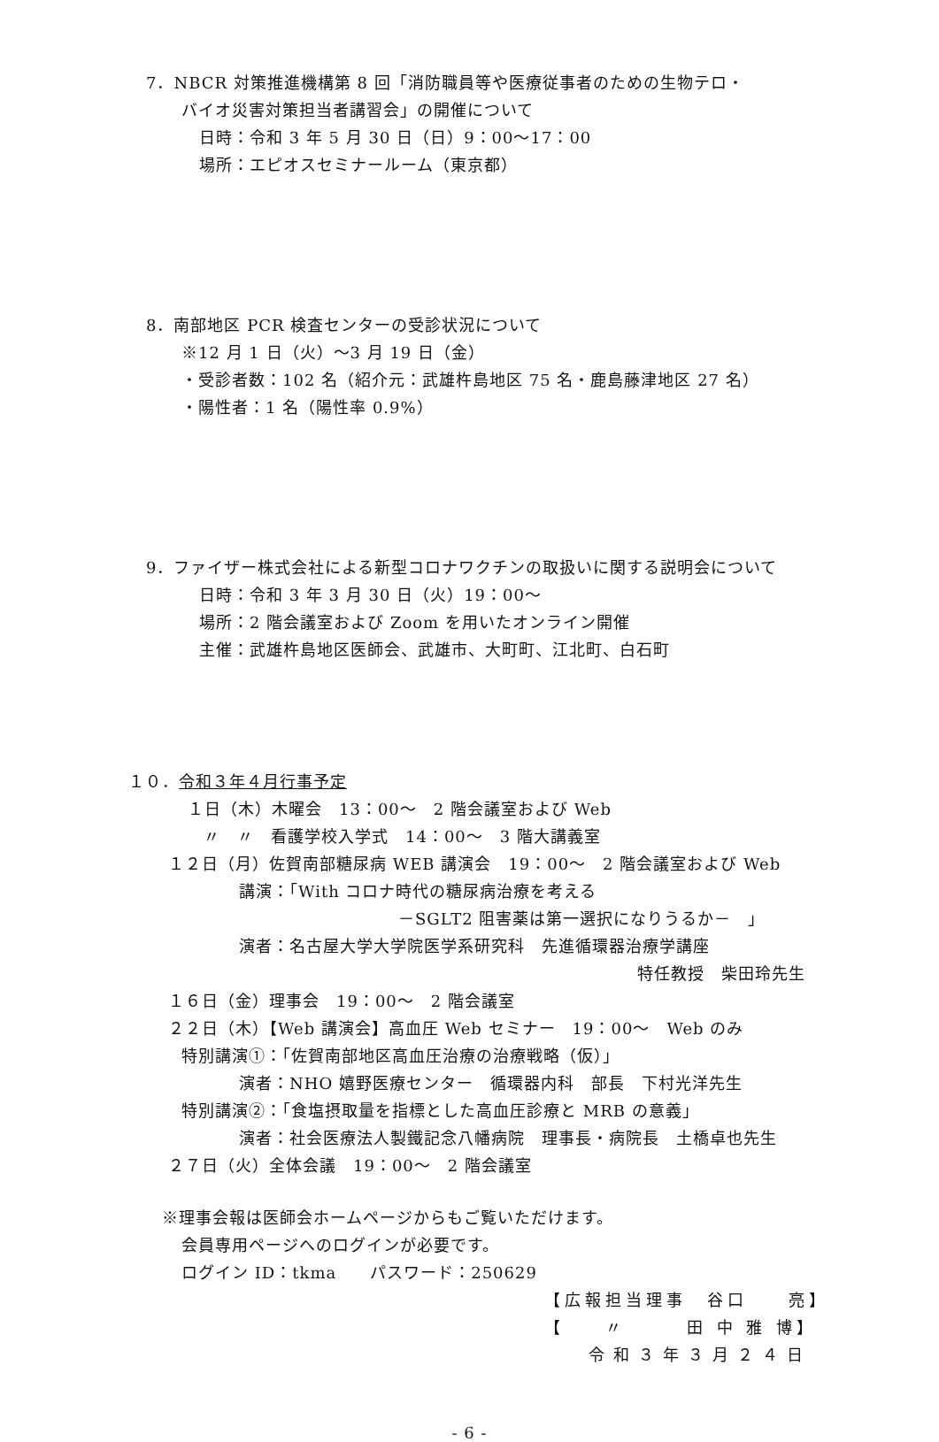7．NBCR 対策推進機構第 8 回「消防職員等や医療従事者のための生物テロ・
バイオ災害対策担当者講習会」の開催について
日時：令和 3 年 5 月 30 日（日）9：00～17：00
場所：エピオスセミナールーム（東京都）
8．南部地区 PCR 検査センターの受診状況について
※12 月 1 日（火）～3 月 19 日（金）
・受診者数：102 名（紹介元：武雄杵島地区 75 名・鹿島藤津地区 27 名）
・陽性者：1 名（陽性率 0.9%）
9．ファイザー株式会社による新型コロナワクチンの取扱いに関する説明会について
日時：令和 3 年 3 月 30 日（火）19：00～
場所：2 階会議室および Zoom を用いたオンライン開催
主催：武雄杵島地区医師会、武雄市、大町町、江北町、白石町
１０．令和３年４月行事予定
１日（木）木曜会　13：00～　2 階会議室および Web
〃　〃　看護学校入学式　14：00～　3 階大講義室
１２日（月）佐賀南部糖尿病 WEB 講演会　19：00～　2 階会議室および Web
講演：「With コロナ時代の糖尿病治療を考える
－SGLT2 阻害薬は第一選択になりうるか－　」
演者：名古屋大学大学院医学系研究科　先進循環器治療学講座
特任教授　柴田玲先生
１６日（金）理事会　19：00～　2 階会議室
２２日（木）【Web 講演会】高血圧 Web セミナー　19：00～　Web のみ
特別講演①：「佐賀南部地区高血圧治療の治療戦略（仮）」
演者：NHO 嬉野医療センター　循環器内科　部長　下村光洋先生
特別講演②：「食塩摂取量を指標とした高血圧診療と MRB の意義」
演者：社会医療法人製鐵記念八幡病院　理事長・病院長　土橋卓也先生
２７日（火）全体会議　19：00～　2 階会議室
※理事会報は医師会ホームページからもご覧いただけます。
会員専用ページへのログインが必要です。
ログイン ID：tkma　　パスワード：250629
【広報担当理事　谷口　　亮】
【　　〃　　　田 中 雅 博】
令和３年３月２４日
- 6 -